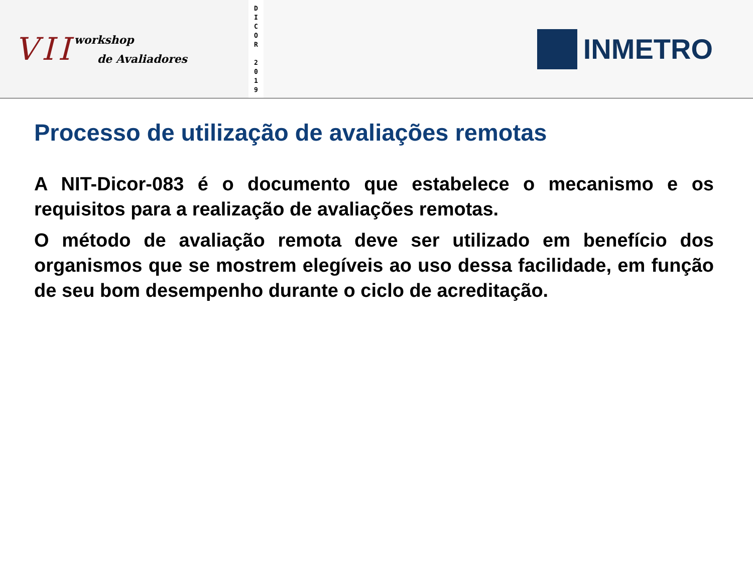VII
workshop
de Avaliadores
D
I
C
O
R
2
0
1
9
INMETRO
Processo de utilização de avaliações remotas
A NIT-Dicor-083 é o documento que estabelece o mecanismo e os requisitos para a realização de avaliações remotas.
O método de avaliação remota deve ser utilizado em benefício dos organismos que se mostrem elegíveis ao uso dessa facilidade, em função de seu bom desempenho durante o ciclo de acreditação.